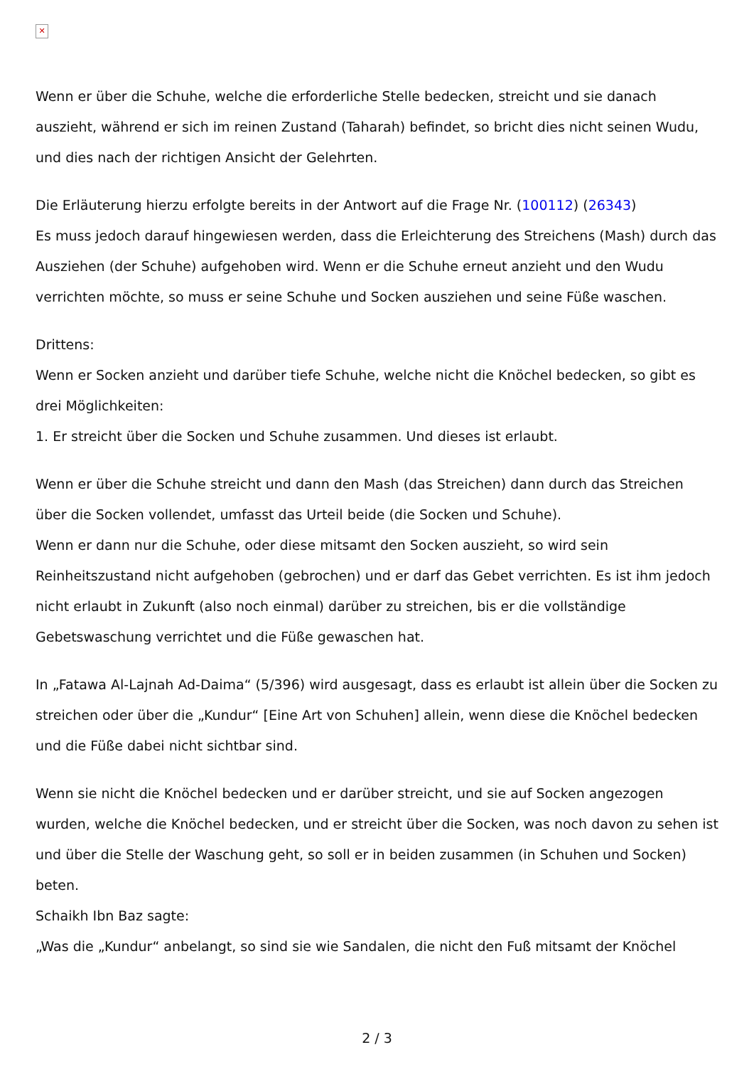✕
Wenn er über die Schuhe, welche die erforderliche Stelle bedecken, streicht und sie danach auszieht, während er sich im reinen Zustand (Taharah) befindet, so bricht dies nicht seinen Wudu, und dies nach der richtigen Ansicht der Gelehrten.
Die Erläuterung hierzu erfolgte bereits in der Antwort auf die Frage Nr. (100112) (26343)
Es muss jedoch darauf hingewiesen werden, dass die Erleichterung des Streichens (Mash) durch das Ausziehen (der Schuhe) aufgehoben wird. Wenn er die Schuhe erneut anzieht und den Wudu verrichten möchte, so muss er seine Schuhe und Socken ausziehen und seine Füße waschen.
Drittens:
Wenn er Socken anzieht und darüber tiefe Schuhe, welche nicht die Knöchel bedecken, so gibt es drei Möglichkeiten:
1. Er streicht über die Socken und Schuhe zusammen. Und dieses ist erlaubt.
Wenn er über die Schuhe streicht und dann den Mash (das Streichen) dann durch das Streichen über die Socken vollendet, umfasst das Urteil beide (die Socken und Schuhe).
Wenn er dann nur die Schuhe, oder diese mitsamt den Socken auszieht, so wird sein Reinheitszustand nicht aufgehoben (gebrochen) und er darf das Gebet verrichten. Es ist ihm jedoch nicht erlaubt in Zukunft (also noch einmal) darüber zu streichen, bis er die vollständige Gebetswaschung verrichtet und die Füße gewaschen hat.
In „Fatawa Al-Lajnah Ad-Daima“ (5/396) wird ausgesagt, dass es erlaubt ist allein über die Socken zu streichen oder über die „Kundur“ [Eine Art von Schuhen] allein, wenn diese die Knöchel bedecken und die Füße dabei nicht sichtbar sind.
Wenn sie nicht die Knöchel bedecken und er darüber streicht, und sie auf Socken angezogen wurden, welche die Knöchel bedecken, und er streicht über die Socken, was noch davon zu sehen ist und über die Stelle der Waschung geht, so soll er in beiden zusammen (in Schuhen und Socken) beten.
Schaikh Ibn Baz sagte:
„Was die „Kundur“ anbelangt, so sind sie wie Sandalen, die nicht den Fuß mitsamt der Knöchel
2 / 3